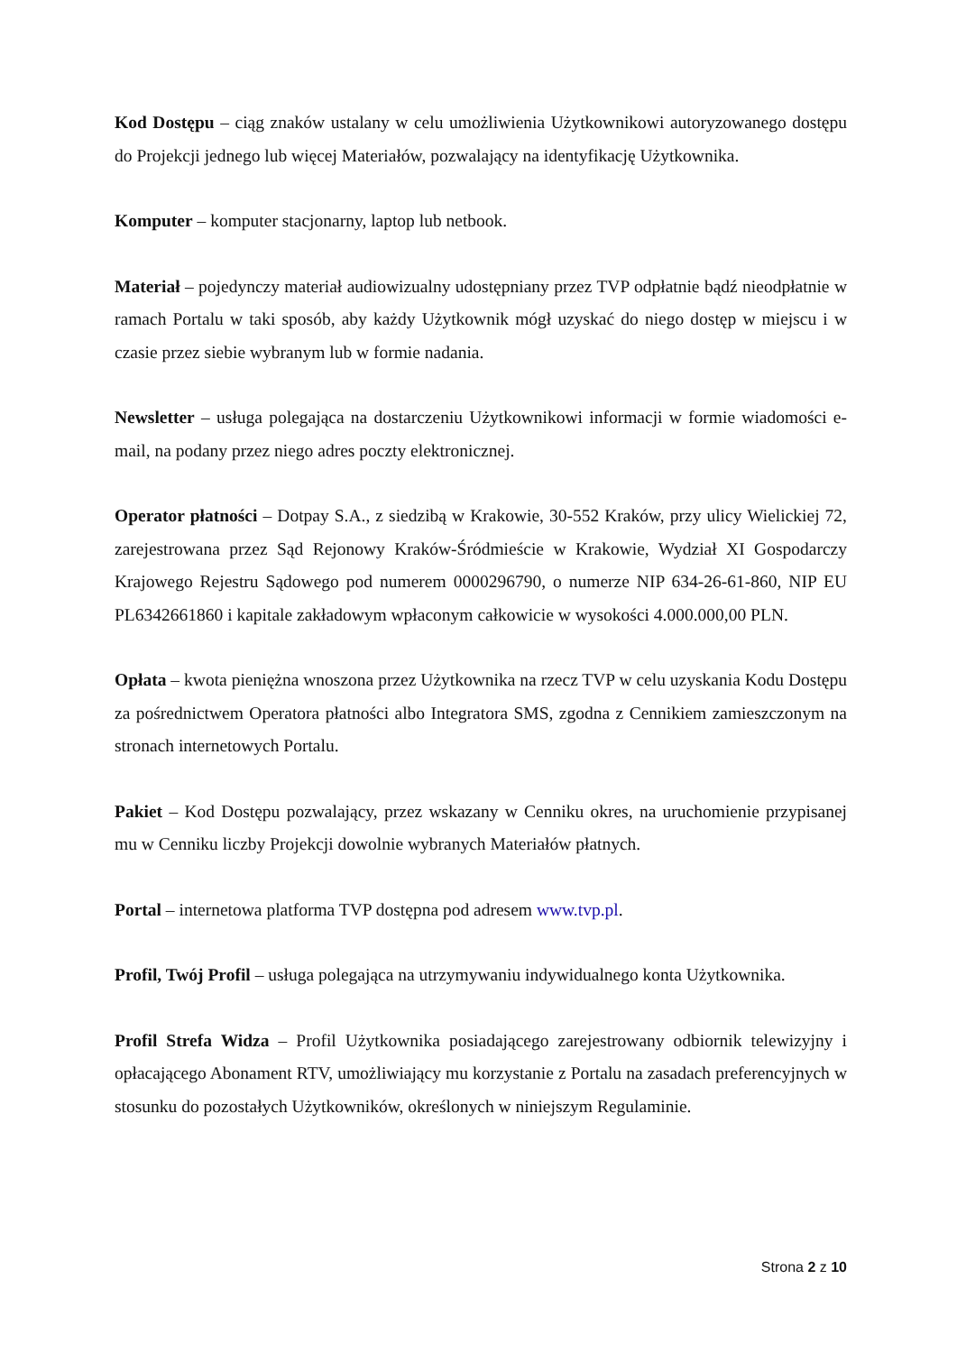Kod Dostępu – ciąg znaków ustalany w celu umożliwienia Użytkownikowi autoryzowanego dostępu do Projekcji jednego lub więcej Materiałów, pozwalający na identyfikację Użytkownika.
Komputer – komputer stacjonarny, laptop lub netbook.
Materiał – pojedynczy materiał audiowizualny udostępniany przez TVP odpłatnie bądź nieodpłatnie w ramach Portalu w taki sposób, aby każdy Użytkownik mógł uzyskać do niego dostęp w miejscu i w czasie przez siebie wybranym lub w formie nadania.
Newsletter – usługa polegająca na dostarczeniu Użytkownikowi informacji w formie wiadomości e-mail, na podany przez niego adres poczty elektronicznej.
Operator płatności – Dotpay S.A., z siedzibą w Krakowie, 30-552 Kraków, przy ulicy Wielickiej 72, zarejestrowana przez Sąd Rejonowy Kraków-Śródmieście w Krakowie, Wydział XI Gospodarczy Krajowego Rejestru Sądowego pod numerem 0000296790, o numerze NIP 634-26-61-860, NIP EU PL6342661860 i kapitale zakładowym wpłaconym całkowicie w wysokości 4.000.000,00 PLN.
Opłata – kwota pieniężna wnoszona przez Użytkownika na rzecz TVP w celu uzyskania Kodu Dostępu za pośrednictwem Operatora płatności albo Integratora SMS, zgodna z Cennikiem zamieszczonym na stronach internetowych Portalu.
Pakiet – Kod Dostępu pozwalający, przez wskazany w Cenniku okres, na uruchomienie przypisanej mu w Cenniku liczby Projekcji dowolnie wybranych Materiałów płatnych.
Portal – internetowa platforma TVP dostępna pod adresem www.tvp.pl.
Profil, Twój Profil – usługa polegająca na utrzymywaniu indywidualnego konta Użytkownika.
Profil Strefa Widza – Profil Użytkownika posiadającego zarejestrowany odbiornik telewizyjny i opłacającego Abonament RTV, umożliwiający mu korzystanie z Portalu na zasadach preferencyjnych w stosunku do pozostałych Użytkowników, określonych w niniejszym Regulaminie.
Strona 2 z 10